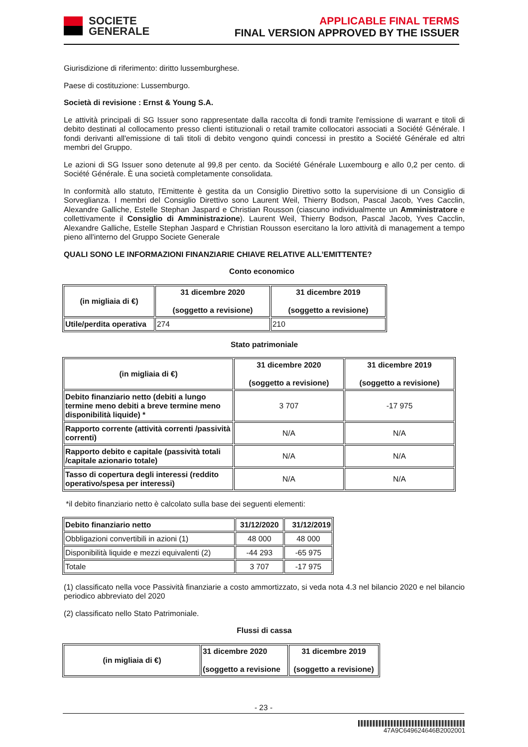SOCIETE
GENERALE
APPLICABLE FINAL TERMS
FINAL VERSION APPROVED BY THE ISSUER
Giurisdizione di riferimento: diritto lussemburghese.
Paese di costituzione: Lussemburgo.
Società di revisione : Ernst & Young S.A.
Le attività principali di SG Issuer sono rappresentate dalla raccolta di fondi tramite l'emissione di warrant e titoli di debito destinati al collocamento presso clienti istituzionali o retail tramite collocatori associati a Société Générale. I fondi derivanti all'emissione di tali titoli di debito vengono quindi concessi in prestito a Société Générale ed altri membri del Gruppo.
Le azioni di SG Issuer sono detenute al 99,8 per cento. da Société Générale Luxembourg e allo 0,2 per cento. di Société Générale. È una società completamente consolidata.
In conformità allo statuto, l'Emittente è gestita da un Consiglio Direttivo sotto la supervisione di un Consiglio di Sorveglianza. I membri del Consiglio Direttivo sono Laurent Weil, Thierry Bodson, Pascal Jacob, Yves Cacclin, Alexandre Galliche, Estelle Stephan Jaspard e Christian Rousson (ciascuno individualmente un Amministratore e collettivamente il Consiglio di Amministrazione). Laurent Weil, Thierry Bodson, Pascal Jacob, Yves Cacclin, Alexandre Galliche, Estelle Stephan Jaspard e Christian Rousson esercitano la loro attività di management a tempo pieno all'interno del Gruppo Societe Generale
QUALI SONO LE INFORMAZIONI FINANZIARIE CHIAVE RELATIVE ALL’EMITTENTE?
Conto economico
| (in migliaia di €) | 31 dicembre 2020 (soggetto a revisione) | 31 dicembre 2019 (soggetto a revisione) |
| --- | --- | --- |
| Utile/perdita operativa | 274 | 210 |
Stato patrimoniale
| (in migliaia di €) | 31 dicembre 2020 (soggetto a revisione) | 31 dicembre 2019 (soggetto a revisione) |
| --- | --- | --- |
| Debito finanziario netto (debiti a lungo termine meno debiti a breve termine meno disponibilità liquide) * | 3 707 | -17 975 |
| Rapporto corrente (attività correnti /passività correnti) | N/A | N/A |
| Rapporto debito e capitale (passività totali /capitale azionario totale) | N/A | N/A |
| Tasso di copertura degli interessi (reddito operativo/spesa per interessi) | N/A | N/A |
*il debito finanziario netto è calcolato sulla base dei seguenti elementi:
| Debito finanziario netto | 31/12/2020 | 31/12/2019 |
| --- | --- | --- |
| Obbligazioni convertibili in azioni (1) | 48 000 | 48 000 |
| Disponibilità liquide e mezzi equivalenti (2) | -44 293 | -65 975 |
| Totale | 3 707 | -17 975 |
(1) classificato nella voce Passività finanziarie a costo ammortizzato, si veda nota 4.3 nel bilancio 2020 e nel bilancio periodico abbreviato del 2020
(2) classificato nello Stato Patrimoniale.
Flussi di cassa
| (in migliaia di €) | 31 dicembre 2020 (soggetto a revisione | 31 dicembre 2019 (soggetto a revisione) |
| --- | --- | --- |
- 23 -
47A9C649624646B2002001